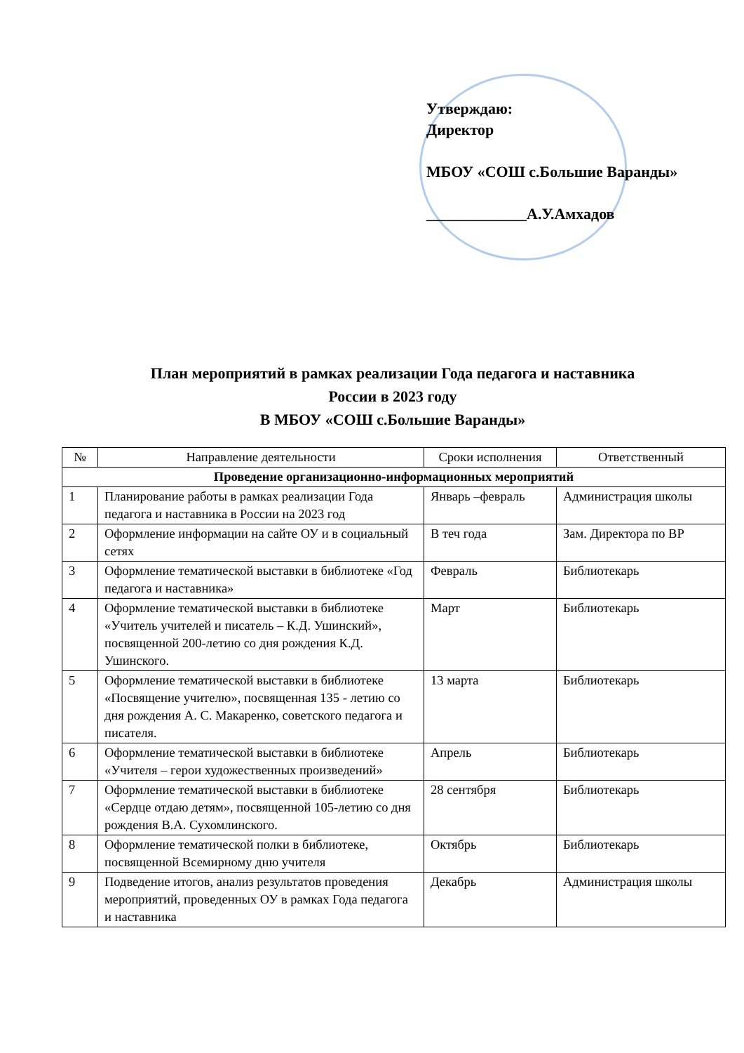Утверждаю:
Директор
МБОУ «СОШ с.Большие Варанды»
_____________А.У.Амхадов
План мероприятий в рамках реализации Года педагога и наставника
России в 2023 году
В МБОУ «СОШ с.Большие Варанды»
| № | Направление деятельности | Сроки исполнения | Ответственный |
| --- | --- | --- | --- |
| Проведение организационно-информационных мероприятий | | | |
| 1 | Планирование работы в рамках реализации Года педагога и наставника в России на 2023 год | Январь –февраль | Администрация школы |
| 2 | Оформление информации на сайте ОУ и в социальный сетях | В теч года | Зам. Директора по ВР |
| 3 | Оформление тематической выставки в библиотеке «Год педагога и наставника» | Февраль | Библиотекарь |
| 4 | Оформление тематической выставки в библиотеке «Учитель учителей и писатель – К.Д. Ушинский», посвященной 200-летию со дня рождения К.Д. Ушинского. | Март | Библиотекарь |
| 5 | Оформление тематической выставки в библиотеке «Посвящение учителю», посвященная 135 - летию со дня рождения А. С. Макаренко, советского педагога и писателя. | 13 марта | Библиотекарь |
| 6 | Оформление тематической выставки в библиотеке «Учителя – герои художественных произведений» | Апрель | Библиотекарь |
| 7 | Оформление тематической выставки в библиотеке «Сердце отдаю детям», посвященной 105-летию со дня рождения В.А. Сухомлинского. | 28 сентября | Библиотекарь |
| 8 | Оформление тематической полки в библиотеке, посвященной Всемирному дню учителя | Октябрь | Библиотекарь |
| 9 | Подведение итогов, анализ результатов проведения мероприятий, проведенных ОУ в рамках Года педагога и наставника | Декабрь | Администрация школы |